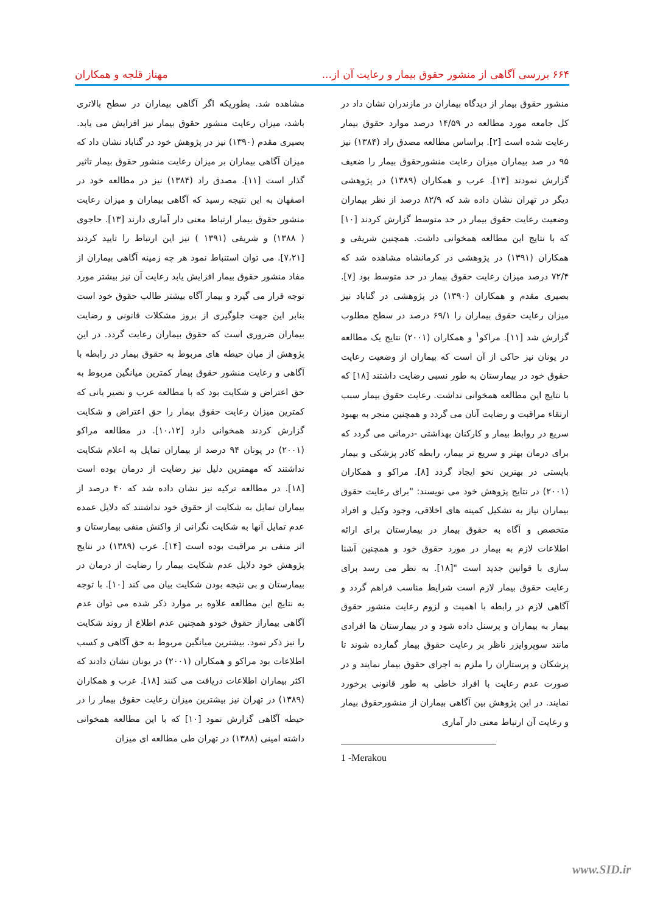۶۶۴ بررسی آگاهی از منشور حقوق بیمار و رعایت آن از... مهناز قلجه و همکاران
منشور حقوق بیمار از دیدگاه بیماران در مازندران نشان داد در کل جامعه مورد مطالعه در ۱۴/۵۹ درصد موارد حقوق بیمار رعایت شده است [۲]. براساس مطالعه مصدق راد (۱۳۸۴) نیز ۹۵ در صد بیماران میزان رعایت منشورحقوق بیمار را ضعیف گزارش نمودند [۱۳]. عرب و همکاران (۱۳۸۹) در پژوهشی دیگر در تهران نشان داده شد که ۸۲/۹ درصد از نظر بیماران وضعیت رعایت حقوق بیمار در حد متوسط گزارش کردند [۱۰] که با نتایج این مطالعه همخوانی داشت. همچنین شریفی و همکاران (۱۳۹۱) در پژوهشی در کرمانشاه مشاهده شد که ۷۲/۴ درصد میزان رعایت حقوق بیمار در حد متوسط بود [۷]. بصیری مقدم و همکاران (۱۳۹۰) در پژوهشی در گناباد نیز میزان رعایت حقوق بیماران را ۶۹/۱ درصد در سطح مطلوب گزارش شد [۱۱]. مراکو<sup>۱</sup> و همکاران (۲۰۰۱) نتایج یک مطالعه در یونان نیز حاکی از آن است که بیماران از وضعیت رعایت حقوق خود در بیمارستان به طور نسبی رضایت داشتند [۱۸] که با نتایج این مطالعه همخوانی نداشت. رعایت حقوق بیمار سبب ارتقاء مراقبت و رضایت آنان می گردد و همچنین منجر به بهبود سریع در روابط بیمار و کارکنان بهداشتی -درمانی می گردد که برای درمان بهتر و سریع تر بیمار، رابطه کادر پزشکی و بیمار بایستی در بهترین نحو ایجاد گردد [۸]. مراکو و همکاران (۲۰۰۱) در نتایج پژوهش خود می نویسند: "برای رعایت حقوق بیماران نیاز به تشکیل کمیته های اخلاقی، وجود وکیل و افراد متخصص و آگاه به حقوق بیمار در بیمارستان برای ارائه اطلاعات لازم به بیمار در مورد حقوق خود و همچنین آشنا سازی با قوانین جدید است "[۱۸]. به نظر می رسد برای رعایت حقوق بیمار لازم است شرایط مناسب فراهم گردد و آگاهی لازم در رابطه با اهمیت و لزوم رعایت منشور حقوق بیمار به بیماران و پرسنل داده شود و در بیمارستان ها افرادی مانند سوپروایزر ناظر بر رعایت حقوق بیمار گمارده شوند تا پزشکان و پرستاران را ملزم به اجرای حقوق بیمار نمایند و در صورت عدم رعایت با افراد خاطی به طور قانونی برخورد نمایند. در این پژوهش بین آگاهی بیماران از منشورحقوق بیمار و رعایت آن ارتباط معنی دار آماری
1 -Merakou
مشاهده شد. بطوریکه اگر آگاهی بیماران در سطح بالاتری باشد، میزان رعایت منشور حقوق بیمار نیز افزایش می یابد. بصیری مقدم (۱۳۹۰) نیز در پژوهش خود در گناباد نشان داد که میزان آگاهی بیماران بر میزان رعایت منشور حقوق بیمار تاثیر گذار است [۱۱]. مصدق راد (۱۳۸۴) نیز در مطالعه خود در اصفهان به این نتیجه رسید که آگاهی بیماران و میزان رعایت منشور حقوق بیمار ارتباط معنی دار آماری دارند [۱۳]. حاجوی ( ۱۳۸۸) و شریفی (۱۳۹۱ ) نیز این ارتباط را تایید کردند [۷،۲۱]. می توان استنباط نمود هر چه زمینه آگاهی بیماران از مفاد منشور حقوق بیمار افزایش یابد رعایت آن نیز بیشتر مورد توجه قرار می گیرد و بیمار آگاه بیشتر طالب حقوق خود است بنابر این جهت جلوگیری از بروز مشکلات قانونی و رضایت بیماران ضروری است که حقوق بیماران رعایت گردد. در این پژوهش از میان حیطه های مربوط به حقوق بیمار در رابطه با آگاهی و رعایت منشور حقوق بیمار کمترین میانگین مربوط به حق اعتراض و شکایت بود که با مطالعه عرب و نصیر یانی که کمترین میزان رعایت حقوق بیمار را حق اعتراض و شکایت گزارش کردند همخوانی دارد [۱۰،۱۲]. در مطالعه مراکو (۲۰۰۱) در یونان ۹۴ درصد از بیماران تمایل به اعلام شکایت نداشتند که مهمترین دلیل نیز رضایت از درمان بوده است [۱۸]. در مطالعه ترکیه نیز نشان داده شد که ۴۰ درصد از بیماران تمایل به شکایت از حقوق خود نداشتند که دلایل عمده عدم تمایل آنها به شکایت نگرانی از واکنش منفی بیمارستان و اثر منفی بر مراقبت بوده است [۱۴]. عرب (۱۳۸۹) در نتایج پژوهش خود دلایل عدم شکایت بیمار را رضایت از درمان در بیمارستان و بی نتیجه بودن شکایت بیان می کند [۱۰]. با توجه به نتایج این مطالعه علاوه بر موارد ذکر شده می توان عدم آگاهی بیماراز حقوق خودو همچنین عدم اطلاع از روند شکایت را نیز ذکر نمود. بیشترین میانگین مربوط به حق آگاهی و کسب اطلاعات بود مراکو و همکاران (۲۰۰۱) در یونان نشان دادند که اکثر بیماران اطلاعات دریافت می کنند [۱۸]. عرب و همکاران (۱۳۸۹) در تهران نیز بیشترین میزان رعایت حقوق بیمار را در حیطه آگاهی گزارش نمود [۱۰] که با این مطالعه همخوانی داشته امینی (۱۳۸۸) در تهران طی مطالعه ای میزان
www.SID.ir